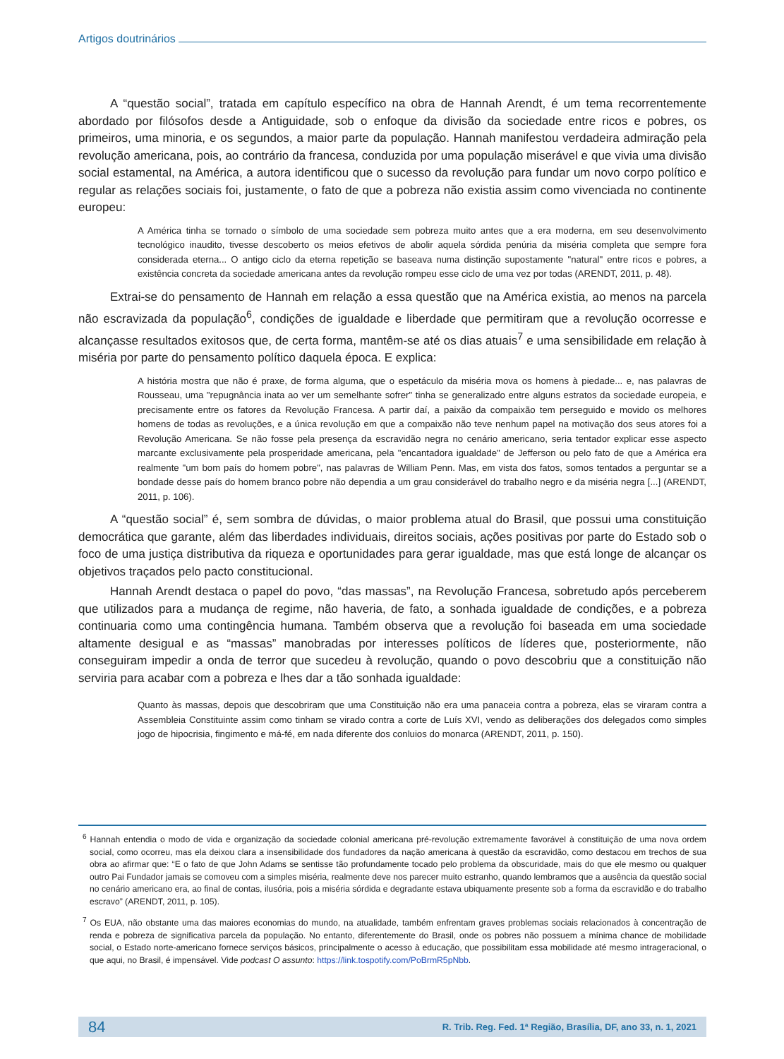Artigos doutrinários
A “questão social”, tratada em capítulo específico na obra de Hannah Arendt, é um tema recorrentemente abordado por filósofos desde a Antiguidade, sob o enfoque da divisão da sociedade entre ricos e pobres, os primeiros, uma minoria, e os segundos, a maior parte da população. Hannah manifestou verdadeira admiração pela revolução americana, pois, ao contrário da francesa, conduzida por uma população miserável e que vivia uma divisão social estamental, na América, a autora identificou que o sucesso da revolução para fundar um novo corpo político e regular as relações sociais foi, justamente, o fato de que a pobreza não existia assim como vivenciada no continente europeu:
A América tinha se tornado o símbolo de uma sociedade sem pobreza muito antes que a era moderna, em seu desenvolvimento tecnológico inaudito, tivesse descoberto os meios efetivos de abolir aquela sórdida penúria da miséria completa que sempre fora considerada eterna... O antigo ciclo da eterna repetição se baseava numa distinção supostamente "natural" entre ricos e pobres, a existência concreta da sociedade americana antes da revolução rompeu esse ciclo de uma vez por todas (ARENDT, 2011, p. 48).
Extrai-se do pensamento de Hannah em relação a essa questão que na América existia, ao menos na parcela não escravizada da população<sup>6</sup>, condições de igualdade e liberdade que permitiram que a revolução ocorresse e alcançasse resultados exitosos que, de certa forma, mantêm-se até os dias atuais<sup>7</sup> e uma sensibilidade em relação à miséria por parte do pensamento político daquela época. E explica:
A história mostra que não é praxe, de forma alguma, que o espetáculo da miséria mova os homens à piedade... e, nas palavras de Rousseau, uma "repugnância inata ao ver um semelhante sofrer" tinha se generalizado entre alguns estratos da sociedade europeia, e precisamente entre os fatores da Revolução Francesa. A partir daí, a paixão da compaixão tem perseguido e movido os melhores homens de todas as revoluções, e a única revolução em que a compaixão não teve nenhum papel na motivação dos seus atores foi a Revolução Americana. Se não fosse pela presença da escravidão negra no cenário americano, seria tentador explicar esse aspecto marcante exclusivamente pela prosperidade americana, pela "encantadora igualdade" de Jefferson ou pelo fato de que a América era realmente "um bom país do homem pobre", nas palavras de William Penn. Mas, em vista dos fatos, somos tentados a perguntar se a bondade desse país do homem branco pobre não dependia a um grau considerável do trabalho negro e da miséria negra [...] (ARENDT, 2011, p. 106).
A “questão social” é, sem sombra de dúvidas, o maior problema atual do Brasil, que possui uma constituição democrática que garante, além das liberdades individuais, direitos sociais, ações positivas por parte do Estado sob o foco de uma justiça distributiva da riqueza e oportunidades para gerar igualdade, mas que está longe de alcançar os objetivos traçados pelo pacto constitucional.
Hannah Arendt destaca o papel do povo, “das massas”, na Revolução Francesa, sobretudo após perceberem que utilizados para a mudança de regime, não haveria, de fato, a sonhada igualdade de condições, e a pobreza continuaria como uma contingência humana. Também observa que a revolução foi baseada em uma sociedade altamente desigual e as “massas” manobradas por interesses políticos de líderes que, posteriormente, não conseguiram impedir a onda de terror que sucedeu à revolução, quando o povo descobriu que a constituição não serviria para acabar com a pobreza e lhes dar a tão sonhada igualdade:
Quanto às massas, depois que descobriram que uma Constituição não era uma panaceia contra a pobreza, elas se viraram contra a Assembleia Constituinte assim como tinham se virado contra a corte de Luís XVI, vendo as deliberações dos delegados como simples jogo de hipocrisia, fingimento e má-fé, em nada diferente dos conluios do monarca (ARENDT, 2011, p. 150).
<sup>6</sup> Hannah entendia o modo de vida e organização da sociedade colonial americana pré-revolução extremamente favorável à constituição de uma nova ordem social, como ocorreu, mas ela deixou clara a insensibilidade dos fundadores da nação americana à questão da escravidão, como destacou em trechos de sua obra ao afirmar que: “E o fato de que John Adams se sentisse tão profundamente tocado pelo problema da obscuridade, mais do que ele mesmo ou qualquer outro Pai Fundador jamais se comoveu com a simples miséria, realmente deve nos parecer muito estranho, quando lembramos que a ausência da questão social no cenário americano era, ao final de contas, ilusória, pois a miséria sórdida e degradante estava ubiquamente presente sob a forma da escravidão e do trabalho escravo” (ARENDT, 2011, p. 105).
<sup>7</sup> Os EUA, não obstante uma das maiores economias do mundo, na atualidade, também enfrentam graves problemas sociais relacionados à concentração de renda e pobreza de significativa parcela da população. No entanto, diferentemente do Brasil, onde os pobres não possuem a mínima chance de mobilidade social, o Estado norte-americano fornece serviços básicos, principalmente o acesso à educação, que possibilitam essa mobilidade até mesmo intrageracional, o que aqui, no Brasil, é impensável. Vide podcast O assunto: https://link.tospotify.com/PoBrmR5pNbb.
84 R. Trib. Reg. Fed. 1ª Região, Brasília, DF, ano 33, n. 1, 2021